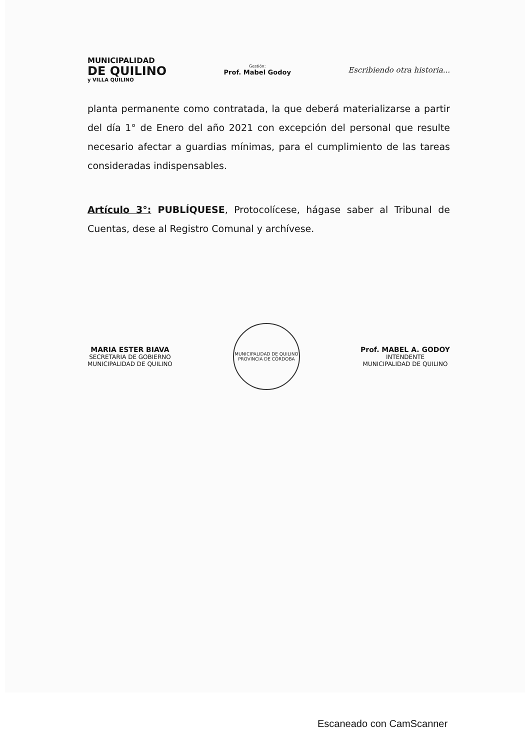MUNICIPALIDAD
DE QUILINO
y VILLA QUILINO
Gestión:
Prof. Mabel Godoy
Escribiendo otra historia...
planta permanente como contratada, la que deberá materializarse a partir del día 1° de Enero del año 2021 con excepción del personal que resulte necesario afectar a guardias mínimas, para el cumplimiento de las tareas consideradas indispensables.
Artículo 3°: PUBLÍQUESE, Protocolícese, hágase saber al Tribunal de Cuentas, dese al Registro Comunal y archívese.
MARIA ESTER BIAVA
SECRETARIA DE GOBIERNO
MUNICIPALIDAD DE QUILINO
MUNICIPALIDAD DE QUILINO
PROVINCIA DE CÓRDOBA
Prof. MABEL A. GODOY
INTENDENTE
MUNICIPALIDAD DE QUILINO
Escaneado con CamScanner